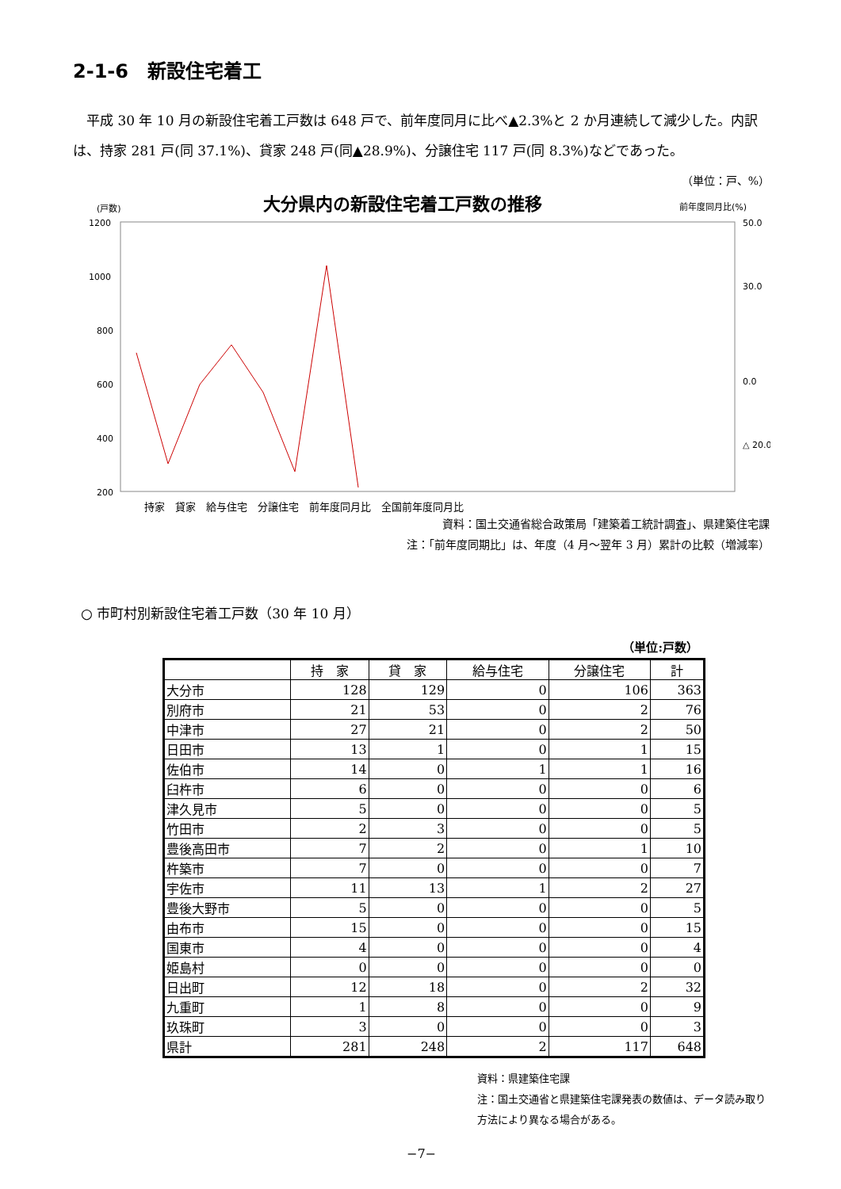2-1-6　新設住宅着工
平成 30 年 10 月の新設住宅着工戸数は 648 戸で、前年度同月に比べ▲2.3%と 2 か月連続して減少した。内訳は、持家 281 戸(同 37.1%)、貸家 248 戸(同▲28.9%)、分譲住宅 117 戸(同 8.3%)などであった。
（単位：戸、%）
大分県内の新設住宅着工戸数の推移
(戸数)
前年度同月比(%)
1200
1000
800
600
400
200
50.0
30.0
0.0
△ 20.0
持家　貸家　給与住宅　分譲住宅　前年度同月比　全国前年度同月比
資料：国土交通省総合政策局「建築着工統計調査」、県建築住宅課
注：「前年度同期比」は、年度（4 月～翌年 3 月）累計の比較（増減率）
○ 市町村別新設住宅着工戸数（30 年 10 月）
（単位:戸数）
| | 持 家 | 貸 家 | 給与住宅 | 分譲住宅 | 計 |
| --- | --- | --- | --- | --- | --- |
| 大分市 | 128 | 129 | 0 | 106 | 363 |
| 別府市 | 21 | 53 | 0 | 2 | 76 |
| 中津市 | 27 | 21 | 0 | 2 | 50 |
| 日田市 | 13 | 1 | 0 | 1 | 15 |
| 佐伯市 | 14 | 0 | 1 | 1 | 16 |
| 臼杵市 | 6 | 0 | 0 | 0 | 6 |
| 津久見市 | 5 | 0 | 0 | 0 | 5 |
| 竹田市 | 2 | 3 | 0 | 0 | 5 |
| 豊後高田市 | 7 | 2 | 0 | 1 | 10 |
| 杵築市 | 7 | 0 | 0 | 0 | 7 |
| 宇佐市 | 11 | 13 | 1 | 2 | 27 |
| 豊後大野市 | 5 | 0 | 0 | 0 | 5 |
| 由布市 | 15 | 0 | 0 | 0 | 15 |
| 国東市 | 4 | 0 | 0 | 0 | 4 |
| 姫島村 | 0 | 0 | 0 | 0 | 0 |
| 日出町 | 12 | 18 | 0 | 2 | 32 |
| 九重町 | 1 | 8 | 0 | 0 | 9 |
| 玖珠町 | 3 | 0 | 0 | 0 | 3 |
| 県計 | 281 | 248 | 2 | 117 | 648 |
資料：県建築住宅課
注：国土交通省と県建築住宅課発表の数値は、データ読み取り方法により異なる場合がある。
−7−